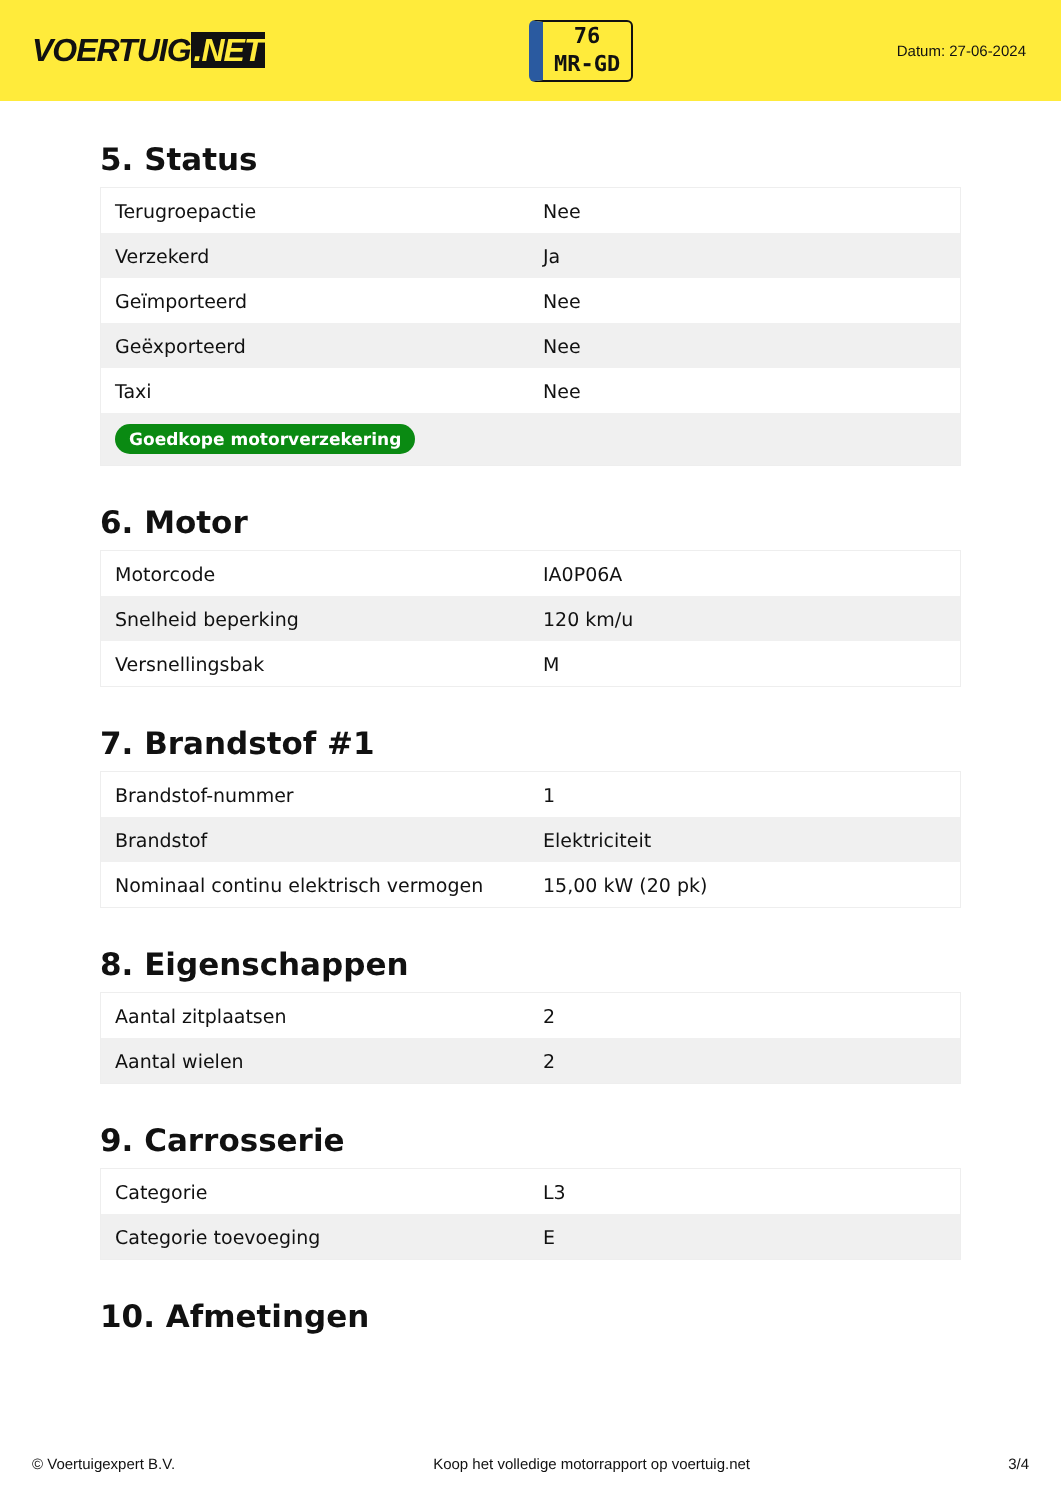VOERTUIG.NET
76
MR-GD
Datum: 27-06-2024
5. Status
| Terugroepactie | Nee |
| Verzekerd | Ja |
| Geïmporteerd | Nee |
| Geëxporteerd | Nee |
| Taxi | Nee |
| Goedkope motorverzekering | |
6. Motor
| Motorcode | IA0P06A |
| Snelheid beperking | 120 km/u |
| Versnellingsbak | M |
7. Brandstof #1
| Brandstof-nummer | 1 |
| Brandstof | Elektriciteit |
| Nominaal continu elektrisch vermogen | 15,00 kW (20 pk) |
8. Eigenschappen
| Aantal zitplaatsen | 2 |
| Aantal wielen | 2 |
9. Carrosserie
| Categorie | L3 |
| Categorie toevoeging | E |
10. Afmetingen
© Voertuigexpert B.V. Koop het volledige motorrapport op voertuig.net 3/4